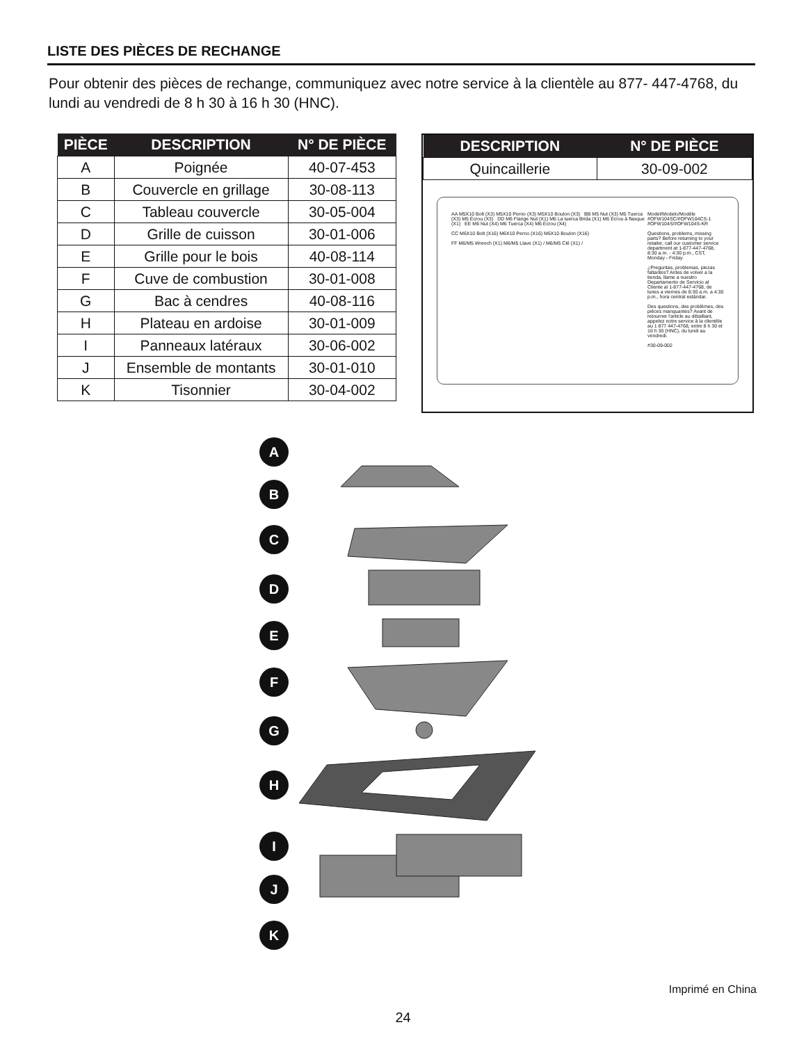LISTE DES PIÈCES DE RECHANGE
Pour obtenir des pièces de rechange, communiquez avec notre service à la clientèle au 877- 447-4768, du lundi au vendredi de 8 h 30 à 16 h 30 (HNC).
| PIÈCE | DESCRIPTION | N° DE PIÈCE |
| --- | --- | --- |
| A | Poignée | 40-07-453 |
| B | Couvercle en grillage | 30-08-113 |
| C | Tableau couvercle | 30-05-004 |
| D | Grille de cuisson | 30-01-006 |
| E | Grille pour le bois | 40-08-114 |
| F | Cuve de combustion | 30-01-008 |
| G | Bac à cendres | 40-08-116 |
| H | Plateau en ardoise | 30-01-009 |
| I | Panneaux latéraux | 30-06-002 |
| J | Ensemble de montants | 30-01-010 |
| K | Tisonnier | 30-04-002 |
| DESCRIPTION | N° DE PIÈCE |
| --- | --- |
| Quincaillerie | 30-09-002 |
AA M5X10 Bolt (X3) M5X10 Perno (X3) M5X10 Boulon (X3) BB M5 Nut (X3) M5 Tuerca (X3) M5 Écrou (X3) DD M6 Flange Nut (X1) M6 La tuerca Brida (X1) M6 Écrou à flasque (X1) EE M6 Nut (X4) M6 Tuerca (X4) M6 Écrou (X4)
CC M6X10 Bolt (X16) M6X10 Perno (X16) M6X10 Boulon (X16)
FF M6/M5 Wrench (X1) M6/M5 Llave (X1) / M6/M5 Clé (X1) /
Model/Modelo/Modéle #OFW104SC/#OFW104CS-1 #OFW104S/#OFW104S-KR
Questions, problems, missing parts? Before returning to your retailer, call our customer service department at 1-877-447-4768, 8:30 a.m. - 4:30 p.m., CST, Monday - Friday.
¿Preguntas, problemas, piezas faltantes? Antes de volver a la tienda, llame a nuestro Departamento de Servicio al Cliente al 1-877-447-4768, de lunes a viernes de 8:30 a.m. a 4:30 p.m., hora central estándar.
Des questions, des problèmes, des pièces manquantes? Avant de retourner l'article au détaillant, appelez notre service à la clientèle au 1 877 447-4768, entre 8 h 30 et 16 h 30 (HNC), du lundi au vendredi.
#30-09-002
A
B
C
D
E
F
G
H
I
J
K
Imprimé en China
24